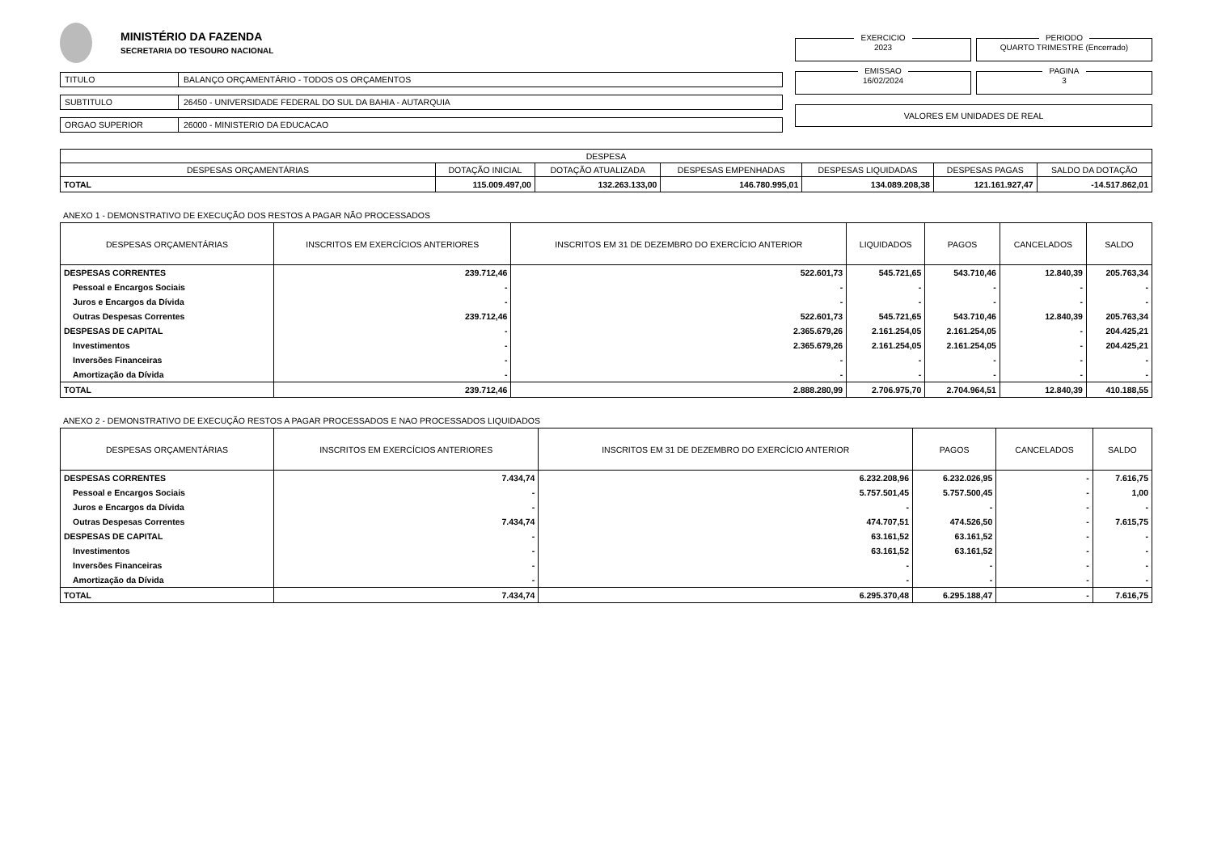MINISTÉRIO DA FAZENDA
SECRETARIA DO TESOURO NACIONAL
TITULO BALANÇO ORÇAMENTÁRIO - TODOS OS ORÇAMENTOS
SUBTITULO 26450 - UNIVERSIDADE FEDERAL DO SUL DA BAHIA - AUTARQUIA
ORGAO SUPERIOR 26000 - MINISTERIO DA EDUCACAO
EXERCICIO
2023
PERIODO
QUARTO TRIMESTRE (Encerrado)
EMISSAO
16/02/2024
PAGINA
3
VALORES EM UNIDADES DE REAL
| DESPESA | | | | | | |
| --- | --- | --- | --- | --- | --- | --- |
| DESPESAS ORÇAMENTÁRIAS | DOTAÇÃO INICIAL | DOTAÇÃO ATUALIZADA | DESPESAS EMPENHADAS | DESPESAS LIQUIDADAS | DESPESAS PAGAS | SALDO DA DOTAÇÃO |
| TOTAL | 115.009.497,00 | 132.263.133,00 | 146.780.995,01 | 134.089.208,38 | 121.161.927,47 | -14.517.862,01 |
ANEXO 1 - DEMONSTRATIVO DE EXECUÇÃO DOS RESTOS A PAGAR NÃO PROCESSADOS
| DESPESAS ORÇAMENTÁRIAS | INSCRITOS EM EXERCÍCIOS ANTERIORES | INSCRITOS EM 31 DE DEZEMBRO DO EXERCÍCIO ANTERIOR | LIQUIDADOS | PAGOS | CANCELADOS | SALDO |
| --- | --- | --- | --- | --- | --- | --- |
| DESPESAS CORRENTES | 239.712,46 | 522.601,73 | 545.721,65 | 543.710,46 | 12.840,39 | 205.763,34 |
| Pessoal e Encargos Sociais | - | - | - | - | - | - |
| Juros e Encargos da Dívida | - | - | - | - | - | - |
| Outras Despesas Correntes | 239.712,46 | 522.601,73 | 545.721,65 | 543.710,46 | 12.840,39 | 205.763,34 |
| DESPESAS DE CAPITAL | - | 2.365.679,26 | 2.161.254,05 | 2.161.254,05 | - | 204.425,21 |
| Investimentos | - | 2.365.679,26 | 2.161.254,05 | 2.161.254,05 | - | 204.425,21 |
| Inversões Financeiras | - | - | - | - | - | - |
| Amortização da Dívida | - | - | - | - | - | - |
| TOTAL | 239.712,46 | 2.888.280,99 | 2.706.975,70 | 2.704.964,51 | 12.840,39 | 410.188,55 |
ANEXO 2 - DEMONSTRATIVO DE EXECUÇÃO RESTOS A PAGAR PROCESSADOS E NAO PROCESSADOS LIQUIDADOS
| DESPESAS ORÇAMENTÁRIAS | INSCRITOS EM EXERCÍCIOS ANTERIORES | INSCRITOS EM 31 DE DEZEMBRO DO EXERCÍCIO ANTERIOR | PAGOS | CANCELADOS | SALDO |
| --- | --- | --- | --- | --- | --- |
| DESPESAS CORRENTES | 7.434,74 | 6.232.208,96 | 6.232.026,95 | - | 7.616,75 |
| Pessoal e Encargos Sociais | - | 5.757.501,45 | 5.757.500,45 | - | 1,00 |
| Juros e Encargos da Dívida | - | - | - | - | - |
| Outras Despesas Correntes | 7.434,74 | 474.707,51 | 474.526,50 | - | 7.615,75 |
| DESPESAS DE CAPITAL | - | 63.161,52 | 63.161,52 | - | - |
| Investimentos | - | 63.161,52 | 63.161,52 | - | - |
| Inversões Financeiras | - | - | - | - | - |
| Amortização da Dívida | - | - | - | - | - |
| TOTAL | 7.434,74 | 6.295.370,48 | 6.295.188,47 | - | 7.616,75 |